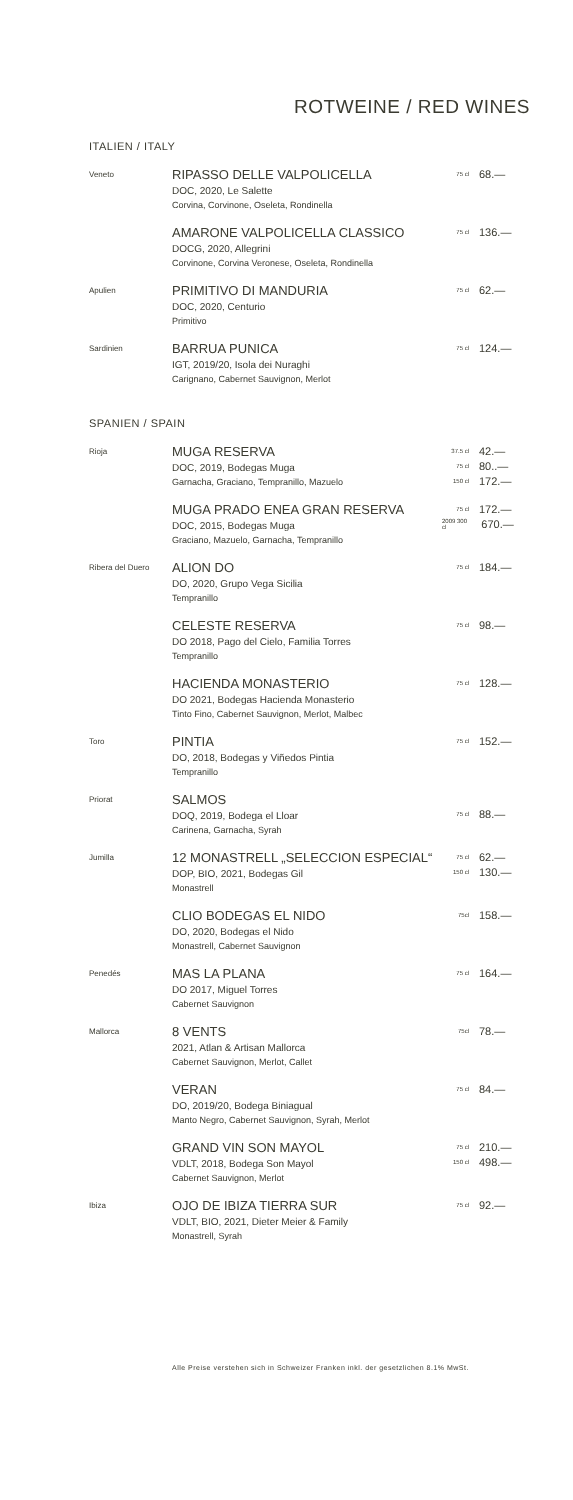ROTWEINE / RED WINES
ITALIEN / ITALY
Veneto
RIPASSO DELLE VALPOLICELLA
DOC, 2020, Le Salette
Corvina, Corvinone, Oseleta, Rondinella
75 cl 68.—
AMARONE VALPOLICELLA CLASSICO
DOCG, 2020, Allegrini
Corvinone, Corvina Veronese, Oseleta, Rondinella
75 cl 136.—
Apulien
PRIMITIVO DI MANDURIA
DOC, 2020, Centurio
Primitivo
75 cl 62.—
Sardinien
BARRUA PUNICA
IGT, 2019/20, Isola dei Nuraghi
Carignano, Cabernet Sauvignon, Merlot
75 cl 124.—
SPANIEN / SPAIN
Rioja
MUGA RESERVA
DOC, 2019, Bodegas Muga
Garnacha, Graciano, Tempranillo, Mazuelo
37.5 cl 42.—
75 cl 80..—
150 cl 172.—
MUGA PRADO ENEA GRAN RESERVA
DOC, 2015, Bodegas Muga
Graciano, Mazuelo, Garnacha, Tempranillo
75 cl 172.—
2009 300 cl 670.—
Ribera del Duero
ALION DO
DO, 2020, Grupo Vega Sicilia
Tempranillo
75 cl 184.—
CELESTE RESERVA
DO 2018, Pago del Cielo, Familia Torres
Tempranillo
75 cl 98.—
HACIENDA MONASTERIO
DO 2021, Bodegas Hacienda Monasterio
Tinto Fino, Cabernet Sauvignon, Merlot, Malbec
75 cl 128.—
Toro
PINTIA
DO, 2018, Bodegas y Viñedos Pintia
Tempranillo
75 cl 152.—
Priorat
SALMOS
DOQ, 2019, Bodega el Lloar
Carinena, Garnacha, Syrah
75 cl 88.—
Jumilla
12 MONASTRELL „SELECCION ESPECIAL“
DOP, BIO, 2021, Bodegas Gil
Monastrell
75 cl 62.—
150 cl 130.—
CLIO BODEGAS EL NIDO
DO, 2020, Bodegas el Nido
Monastrell, Cabernet Sauvignon
75cl 158.—
Penedés
MAS LA PLANA
DO 2017, Miguel Torres
Cabernet Sauvignon
75 cl 164.—
Mallorca
8 VENTS
2021, Atlan & Artisan Mallorca
Cabernet Sauvignon, Merlot, Callet
75cl 78.—
VERAN
DO, 2019/20, Bodega Biniagual
Manto Negro, Cabernet Sauvignon, Syrah, Merlot
75 cl 84.—
GRAND VIN SON MAYOL
VDLT, 2018, Bodega Son Mayol
Cabernet Sauvignon, Merlot
75 cl 210.—
150 cl 498.—
Ibiza
OJO DE IBIZA TIERRA SUR
VDLT, BIO, 2021, Dieter Meier & Family
Monastrell, Syrah
75 cl 92.—
Alle Preise verstehen sich in Schweizer Franken inkl. der gesetzlichen 8.1% MwSt.